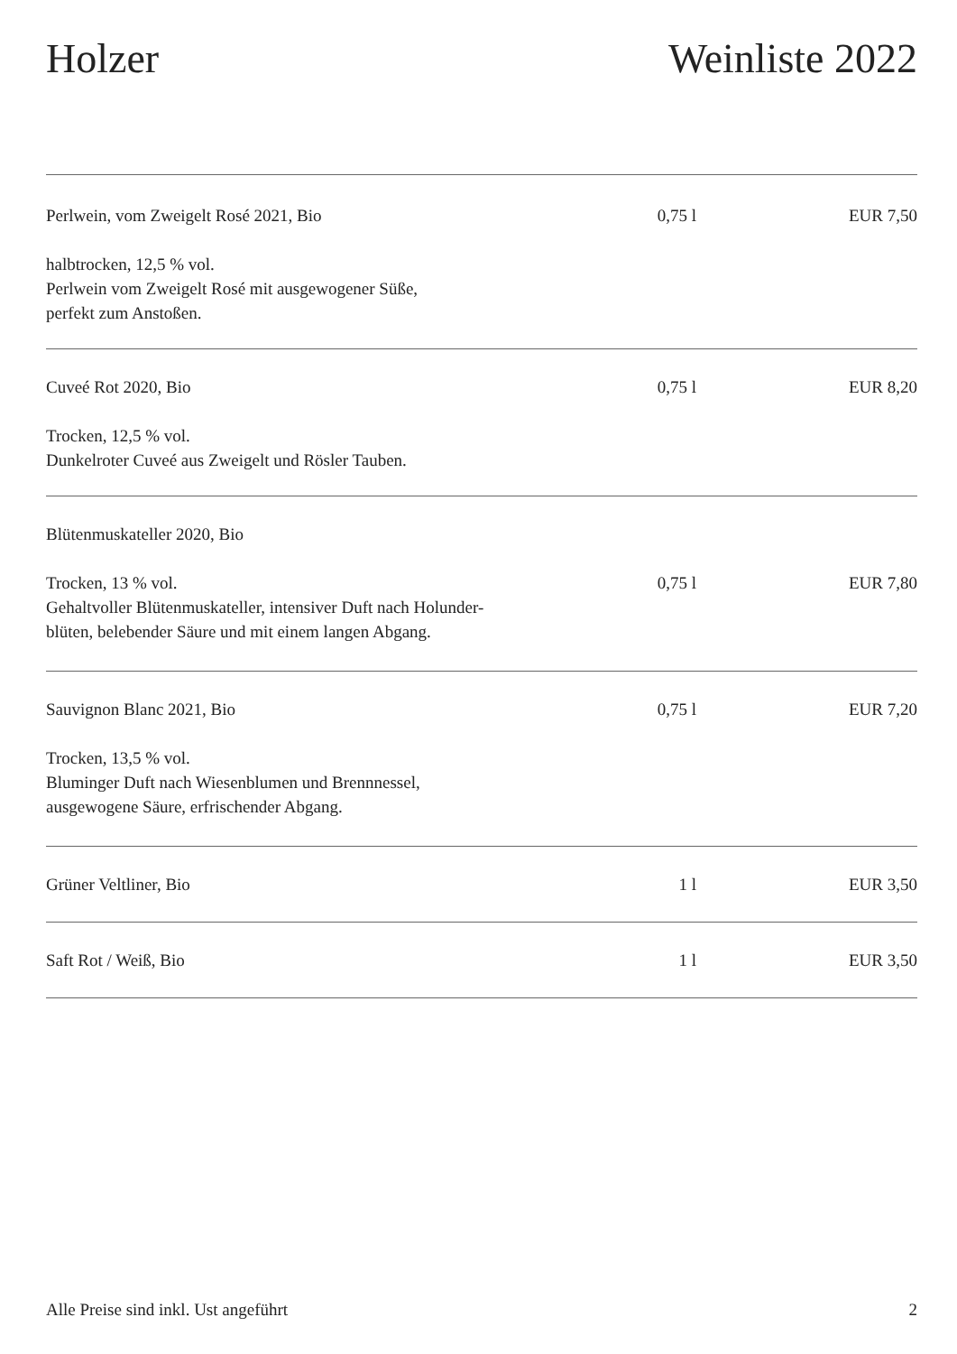Holzer Weinliste 2022
| Perlwein, vom Zweigelt Rosé 2021, Bio halbtrocken, 12,5 % vol. Perlwein vom Zweigelt Rosé mit ausgewogener Süße, perfekt zum Anstoßen. | 0,75 l | EUR 7,50 |
| Cuveé Rot 2020, Bio Trocken, 12,5 % vol. Dunkelroter Cuveé aus Zweigelt und Rösler Tauben. | 0,75 l | EUR 8,20 |
| Blütenmuskateller 2020, Bio Trocken, 13 % vol. Gehaltvoller Blütenmuskateller, intensiver Duft nach Holunder- blüten, belebender Säure und mit einem langen Abgang. | 0,75 l | EUR 7,80 |
| Sauvignon Blanc 2021, Bio Trocken, 13,5 % vol. Bluminger Duft nach Wiesenblumen und Brennnessel, ausgewogene Säure, erfrischender Abgang. | 0,75 l | EUR 7,20 |
| Grüner Veltliner, Bio | 1 l | EUR 3,50 |
| Saft Rot / Weiß, Bio | 1 l | EUR 3,50 |
Alle Preise sind inkl. Ust angeführt 2